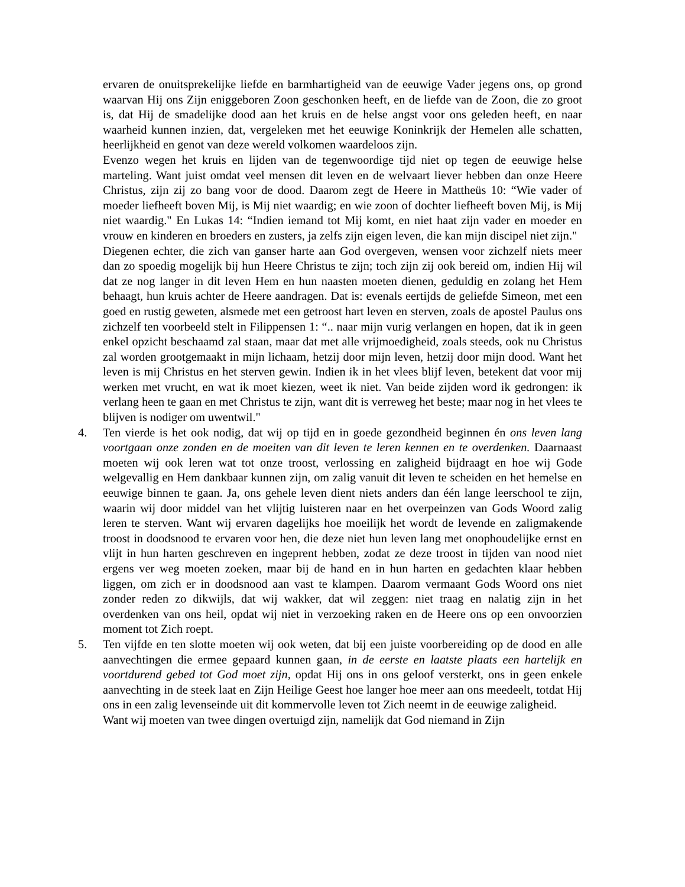ervaren de onuitsprekelijke liefde en barmhartigheid van de eeuwige Vader jegens ons, op grond waarvan Hij ons Zijn eniggeboren Zoon geschonken heeft, en de liefde van de Zoon, die zo groot is, dat Hij de smadelijke dood aan het kruis en de helse angst voor ons geleden heeft, en naar waarheid kunnen inzien, dat, vergeleken met het eeuwige Koninkrijk der Hemelen alle schatten, heerlijkheid en genot van deze wereld volkomen waardeloos zijn.
Evenzo wegen het kruis en lijden van de tegenwoordige tijd niet op tegen de eeuwige helse marteling. Want juist omdat veel mensen dit leven en de welvaart liever hebben dan onze Heere Christus, zijn zij zo bang voor de dood. Daarom zegt de Heere in Mattheüs 10: “Wie vader of moeder liefheeft boven Mij, is Mij niet waardig; en wie zoon of dochter liefheeft boven Mij, is Mij niet waardig." En Lukas 14: “Indien iemand tot Mij komt, en niet haat zijn vader en moeder en vrouw en kinderen en broeders en zusters, ja zelfs zijn eigen leven, die kan mijn discipel niet zijn."
Diegenen echter, die zich van ganser harte aan God overgeven, wensen voor zichzelf niets meer dan zo spoedig mogelijk bij hun Heere Christus te zijn; toch zijn zij ook bereid om, indien Hij wil dat ze nog langer in dit leven Hem en hun naasten moeten dienen, geduldig en zolang het Hem behaagt, hun kruis achter de Heere aandragen. Dat is: evenals eertijds de geliefde Simeon, met een goed en rustig geweten, alsmede met een getroost hart leven en sterven, zoals de apostel Paulus ons zichzelf ten voorbeeld stelt in Filippensen 1: “.. naar mijn vurig verlangen en hopen, dat ik in geen enkel opzicht beschaamd zal staan, maar dat met alle vrijmoedigheid, zoals steeds, ook nu Christus zal worden grootgemaakt in mijn lichaam, hetzij door mijn leven, hetzij door mijn dood. Want het leven is mij Christus en het sterven gewin. Indien ik in het vlees blijf leven, betekent dat voor mij werken met vrucht, en wat ik moet kiezen, weet ik niet. Van beide zijden word ik gedrongen: ik verlang heen te gaan en met Christus te zijn, want dit is verreweg het beste; maar nog in het vlees te blijven is nodiger om uwentwil."
4. Ten vierde is het ook nodig, dat wij op tijd en in goede gezondheid beginnen én ons leven lang voortgaan onze zonden en de moeiten van dit leven te leren kennen en te overdenken. Daarnaast moeten wij ook leren wat tot onze troost, verlossing en zaligheid bijdraagt en hoe wij Gode welgevallig en Hem dankbaar kunnen zijn, om zalig vanuit dit leven te scheiden en het hemelse en eeuwige binnen te gaan. Ja, ons gehele leven dient niets anders dan één lange leerschool te zijn, waarin wij door middel van het vlijtig luisteren naar en het overpeinzen van Gods Woord zalig leren te sterven. Want wij ervaren dagelijks hoe moeilijk het wordt de levende en zaligmakende troost in doodsnood te ervaren voor hen, die deze niet hun leven lang met onophoudelijke ernst en vlijt in hun harten geschreven en ingeprent hebben, zodat ze deze troost in tijden van nood niet ergens ver weg moeten zoeken, maar bij de hand en in hun harten en gedachten klaar hebben liggen, om zich er in doodsnood aan vast te klampen. Daarom vermaant Gods Woord ons niet zonder reden zo dikwijls, dat wij wakker, dat wil zeggen: niet traag en nalatig zijn in het overdenken van ons heil, opdat wij niet in verzoeking raken en de Heere ons op een onvoorzien moment tot Zich roept.
5. Ten vijfde en ten slotte moeten wij ook weten, dat bij een juiste voorbereiding op de dood en alle aanvechtingen die ermee gepaard kunnen gaan, in de eerste en laatste plaats een hartelijk en voortdurend gebed tot God moet zijn, opdat Hij ons in ons geloof versterkt, ons in geen enkele aanvechting in de steek laat en Zijn Heilige Geest hoe langer hoe meer aan ons meedeelt, totdat Hij ons in een zalig levenseinde uit dit kommervolle leven tot Zich neemt in de eeuwige zaligheid.
Want wij moeten van twee dingen overtuigd zijn, namelijk dat God niemand in Zijn